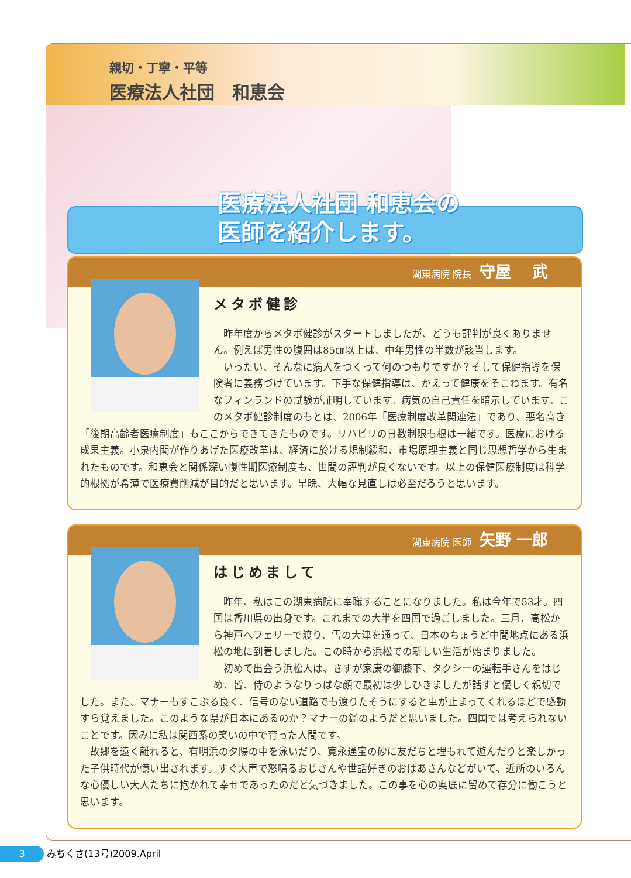親切・丁寧・平等
医療法人社団　和恵会
医療法人社団 和恵会の
医師を紹介します。
湖東病院 院長 守屋　 武
メタボ健診
昨年度からメタボ健診がスタートしましたが、どうも評判が良くありません。例えば男性の腹囲は85㎝以上は、中年男性の半数が該当します。
いったい、そんなに病人をつくって何のつもりですか？そして保健指導を保険者に義務づけています。下手な保健指導は、かえって健康をそこねます。有名なフィンランドの試験が証明しています。病気の自己責任を暗示しています。このメタボ健診制度のもとは、2006年「医療制度改革関連法」であり、悪名高き「後期高齢者医療制度」もここからできてきたものです。リハビリの日数制限も根は一緒です。医療における成果主義。小泉内閣が作りあげた医療改革は、経済に於ける規制緩和、市場原理主義と同じ思想哲学から生まれたものです。和恵会と関係深い慢性期医療制度も、世間の評判が良くないです。以上の保健医療制度は科学的根拠が希薄で医療費削減が目的だと思います。早晩、大幅な見直しは必至だろうと思います。
湖東病院 医師 矢野 一郎
はじめまして
昨年、私はこの湖東病院に奉職することになりました。私は今年で53才。四国は香川県の出身です。これまでの大半を四国で過ごしました。三月、高松から神戸へフェリーで渡り、雪の大津を通って、日本のちょうど中間地点にある浜松の地に到着しました。この時から浜松での新しい生活が始まりました。
初めて出会う浜松人は、さすが家康の御膝下、タクシーの運転手さんをはじめ、皆、侍のようなりっぱな顔で最初は少しひきましたが話すと優しく親切でした。また、マナーもすこぶる良く、信号のない道路でも渡りたそうにすると車が止まってくれるほどで感動すら覚えました。このような県が日本にあるのか？マナーの鑑のようだと思いました。四国では考えられないことです。因みに私は関西系の笑いの中で育った人間です。
故郷を遠く離れると、有明浜の夕陽の中を泳いだり、寛永通宝の砂に友だちと埋もれて遊んだりと楽しかった子供時代が憶い出されます。すぐ大声で怒鳴るおじさんや世話好きのおばあさんなどがいて、近所のいろんな心優しい大人たちに抱かれて幸せであったのだと気づきました。この事を心の奥底に留めて存分に働こうと思います。
3 みちくさ(13号)2009.April